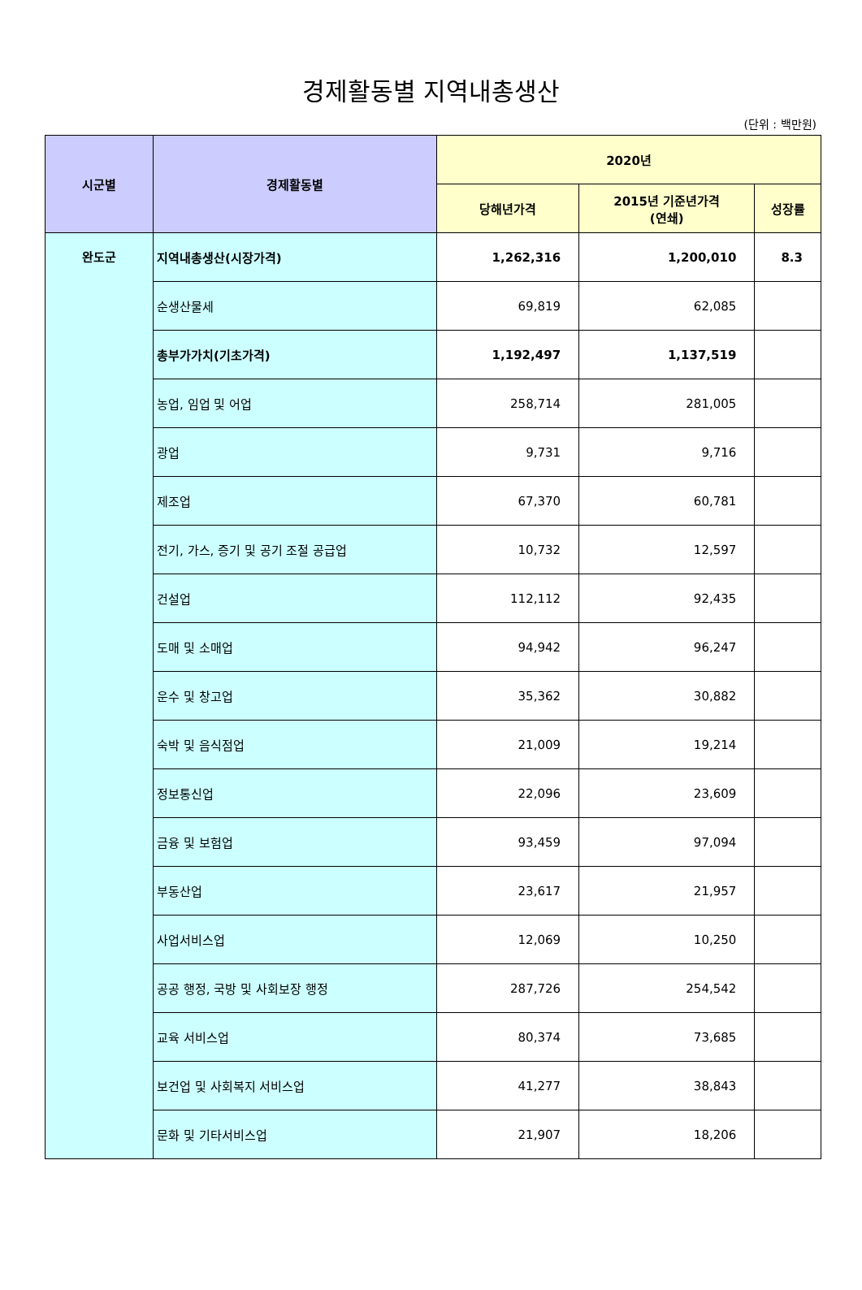경제활동별 지역내총생산
(단위 : 백만원)
| 시군별 | 경제활동별 | 2020년 | | |
| --- | --- | --- | --- | --- |
| | | 당해년가격 | 2015년 기준년가격 (연쇄) | 성장률 |
| 완도군 | 지역내총생산(시장가격) | 1,262,316 | 1,200,010 | 8.3 |
| | 순생산물세 | 69,819 | 62,085 | |
| | 총부가가치(기초가격) | 1,192,497 | 1,137,519 | |
| | 농업, 임업 및 어업 | 258,714 | 281,005 | |
| | 광업 | 9,731 | 9,716 | |
| | 제조업 | 67,370 | 60,781 | |
| | 전기, 가스, 증기 및 공기 조절 공급업 | 10,732 | 12,597 | |
| | 건설업 | 112,112 | 92,435 | |
| | 도매 및 소매업 | 94,942 | 96,247 | |
| | 운수 및 창고업 | 35,362 | 30,882 | |
| | 숙박 및 음식점업 | 21,009 | 19,214 | |
| | 정보통신업 | 22,096 | 23,609 | |
| | 금융 및 보험업 | 93,459 | 97,094 | |
| | 부동산업 | 23,617 | 21,957 | |
| | 사업서비스업 | 12,069 | 10,250 | |
| | 공공 행정, 국방 및 사회보장 행정 | 287,726 | 254,542 | |
| | 교육 서비스업 | 80,374 | 73,685 | |
| | 보건업 및 사회복지 서비스업 | 41,277 | 38,843 | |
| | 문화 및 기타서비스업 | 21,907 | 18,206 | |